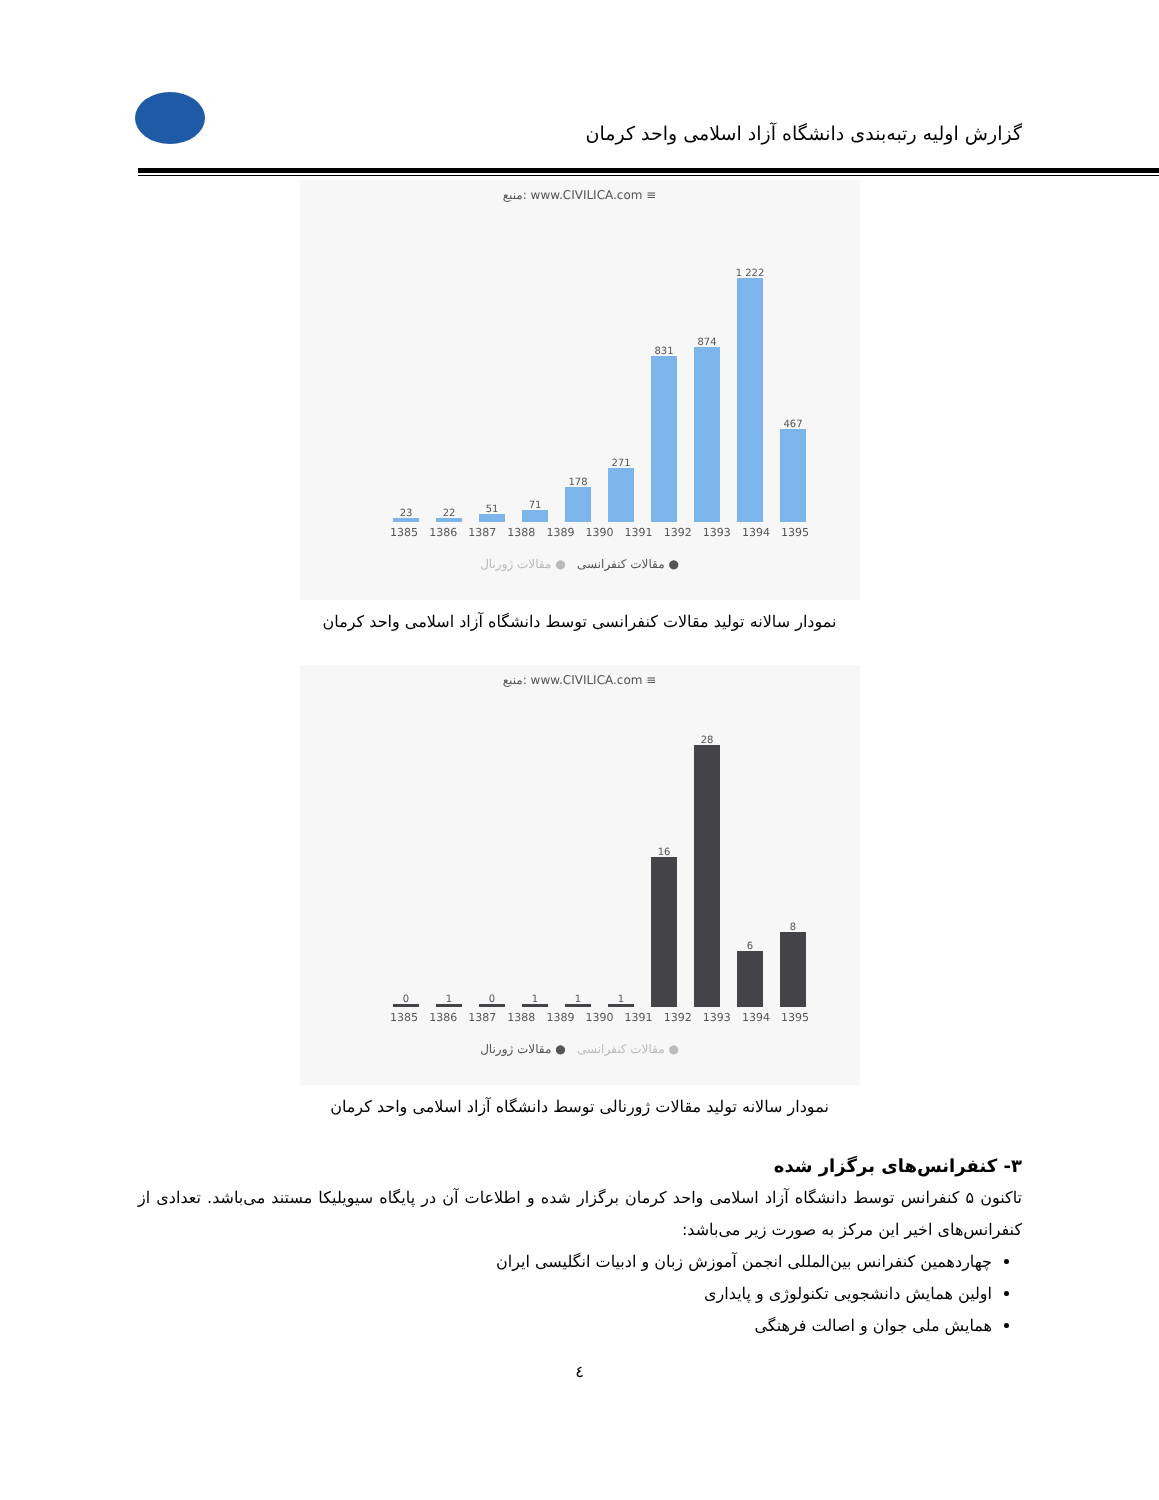گزارش اولیه رتبه‌بندی دانشگاه آزاد اسلامی واحد کرمان
منبع: www.CIVILICA.com ≡
23
22
51
71
178
271
831
874
1 222
467
1385 1386 1387 1388 1389 1390 1391 1392 1393 1394 1395
● مقالات کنفرانسی ● مقالات ژورنال
نمودار سالانه تولید مقالات کنفرانسی توسط دانشگاه آزاد اسلامی واحد کرمان
منبع: www.CIVILICA.com ≡
0
1
0
1
1
1
16
28
6
8
1385 1386 1387 1388 1389 1390 1391 1392 1393 1394 1395
● مقالات کنفرانسی ● مقالات ژورنال
نمودار سالانه تولید مقالات ژورنالی توسط دانشگاه آزاد اسلامی واحد کرمان
۳- کنفرانس‌های برگزار شده
تاکنون ۵ کنفرانس توسط دانشگاه آزاد اسلامی واحد کرمان برگزار شده و اطلاعات آن در پایگاه سیویلیکا مستند می‌باشد. تعدادی از کنفرانس‌های اخیر این مرکز به صورت زیر می‌باشد:
چهاردهمین کنفرانس بین‌المللی انجمن آموزش زبان و ادبیات انگلیسی ایران
اولین همایش دانشجویی تکنولوژی و پایداری
همایش ملی جوان و اصالت فرهنگی
٤